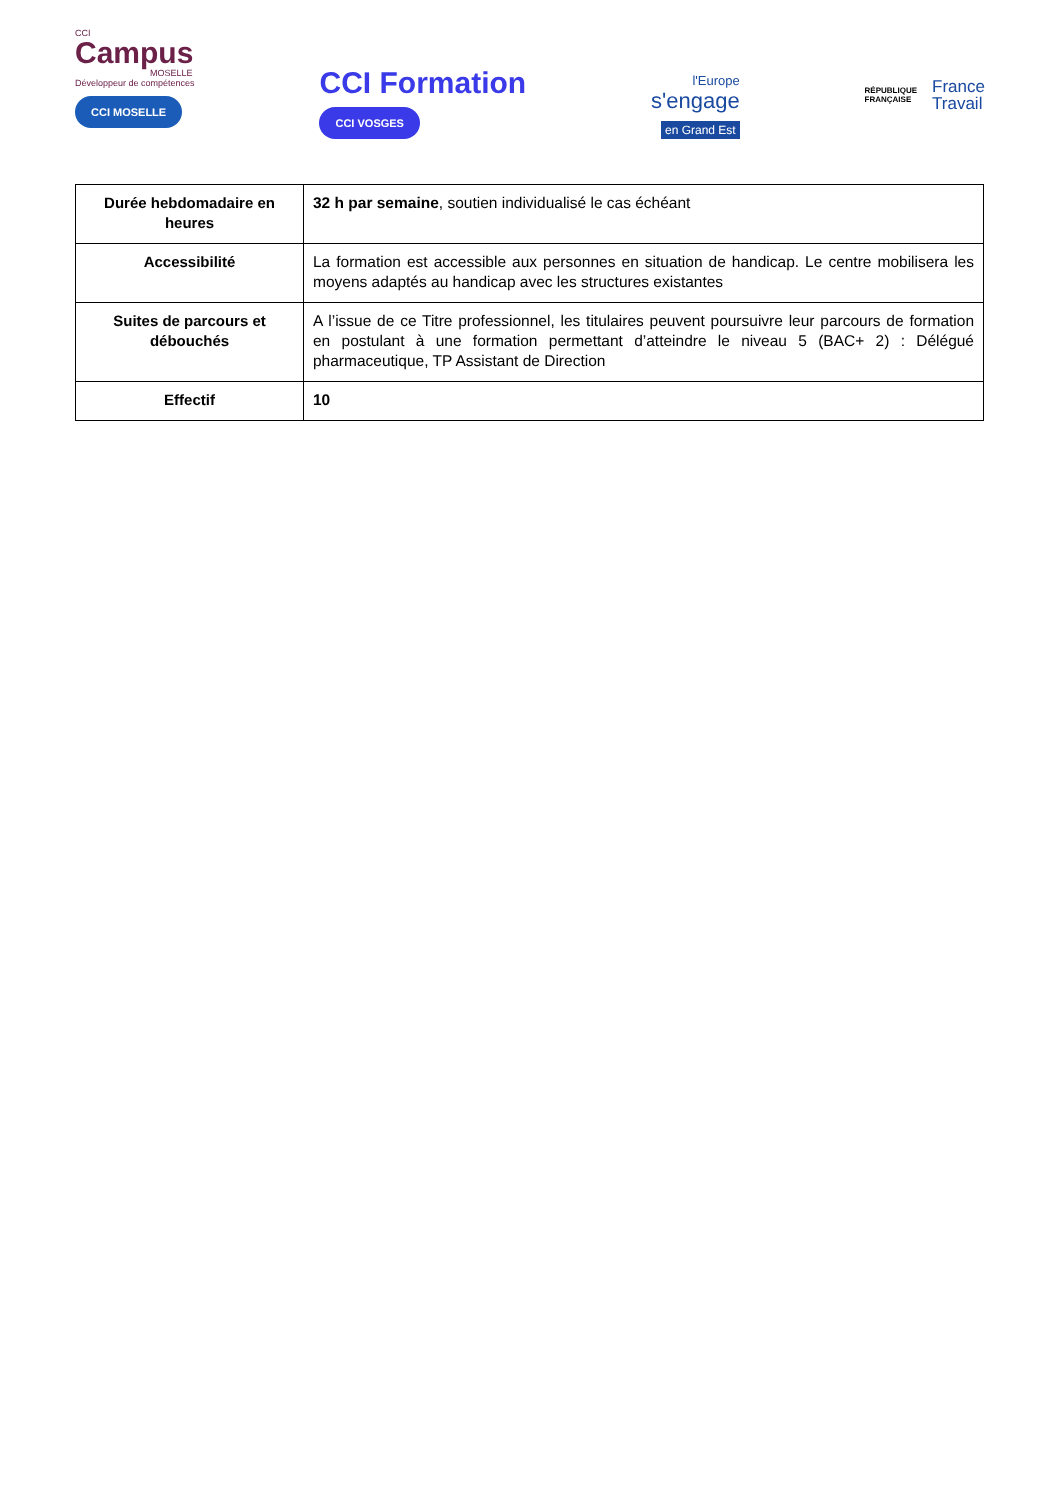CCI
Campus
MOSELLE
Développeur de compétences
CCI MOSELLE
CCI Formation
CCI VOSGES
l'Europe
s'engage
en Grand Est
RÉPUBLIQUE
FRANÇAISE
France
Travail
| Durée hebdomadaire en heures | 32 h par semaine , soutien individualisé le cas échéant |
| Accessibilité | La formation est accessible aux personnes en situation de handicap. Le centre mobilisera les moyens adaptés au handicap avec les structures existantes |
| Suites de parcours et débouchés | A l’issue de ce Titre professionnel, les titulaires peuvent poursuivre leur parcours de formation en postulant à une formation permettant d’atteindre le niveau 5 (BAC+ 2) : Délégué pharmaceutique, TP Assistant de Direction |
| Effectif | 10 |